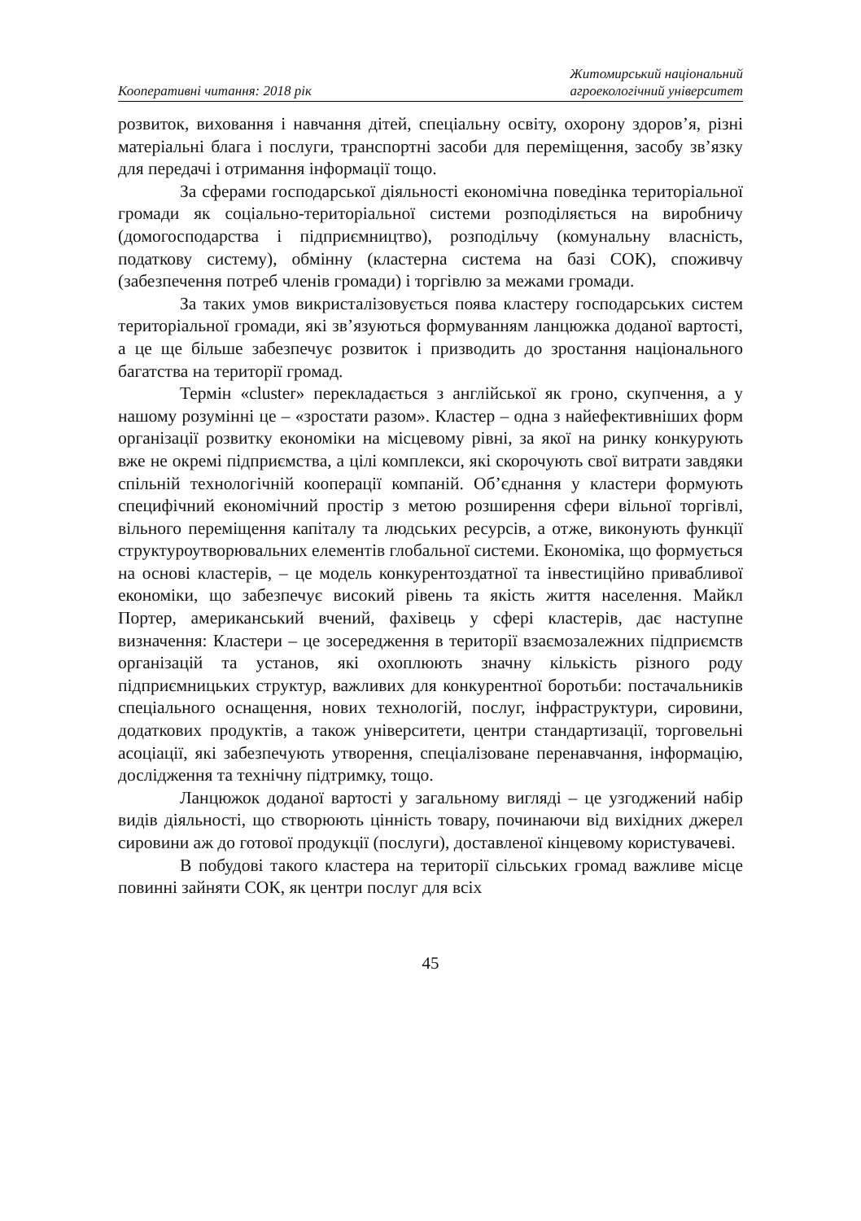Кооперативні читання: 2018 рік
Житомирський національний
агроекологічний університет
розвиток, виховання і навчання дітей, спеціальну освіту, охорону здоров’я, різні матеріальні блага і послуги, транспортні засоби для переміщення, засобу зв’язку для передачі і отримання інформації тощо.
За сферами господарської діяльності економічна поведінка територіальної громади як соціально-територіальної системи розподіляється на виробничу (домогосподарства і підприємництво), розподільчу (комунальну власність, податкову систему), обмінну (кластерна система на базі СОК), споживчу (забезпечення потреб членів громади) і торгівлю за межами громади.
За таких умов викристалізовується поява кластеру господарських систем територіальної громади, які зв’язуються формуванням ланцюжка доданої вартості, а це ще більше забезпечує розвиток і призводить до зростання національного багатства на території громад.
Термін «cluster» перекладається з англійської як гроно, скупчення, а у нашому розумінні це – «зростати разом». Кластер – одна з найефективніших форм організації розвитку економіки на місцевому рівні, за якої на ринку конкурують вже не окремі підприємства, а цілі комплекси, які скорочують свої витрати завдяки спільній технологічній кооперації компаній. Об’єднання у кластери формують специфічний економічний простір з метою розширення сфери вільної торгівлі, вільного переміщення капіталу та людських ресурсів, а отже, виконують функції структуроутворювальних елементів глобальної системи. Економіка, що формується на основі кластерів, – це модель конкурентоздатної та інвестиційно привабливої економіки, що забезпечує високий рівень та якість життя населення. Майкл Портер, американський вчений, фахівець у сфері кластерів, дає наступне визначення: Кластери – це зосередження в території взаємозалежних підприємств організацій та установ, які охоплюють значну кількість різного роду підприємницьких структур, важливих для конкурентної боротьби: постачальників спеціального оснащення, нових технологій, послуг, інфраструктури, сировини, додаткових продуктів, а також університети, центри стандартизації, торговельні асоціації, які забезпечують утворення, спеціалізоване перенавчання, інформацію, дослідження та технічну підтримку, тощо.
Ланцюжок доданої вартості у загальному вигляді – це узгоджений набір видів діяльності, що створюють цінність товару, починаючи від вихідних джерел сировини аж до готової продукції (послуги), доставленої кінцевому користувачеві.
В побудові такого кластера на території сільських громад важливе місце повинні зайняти СОК, як центри послуг для всіх
45